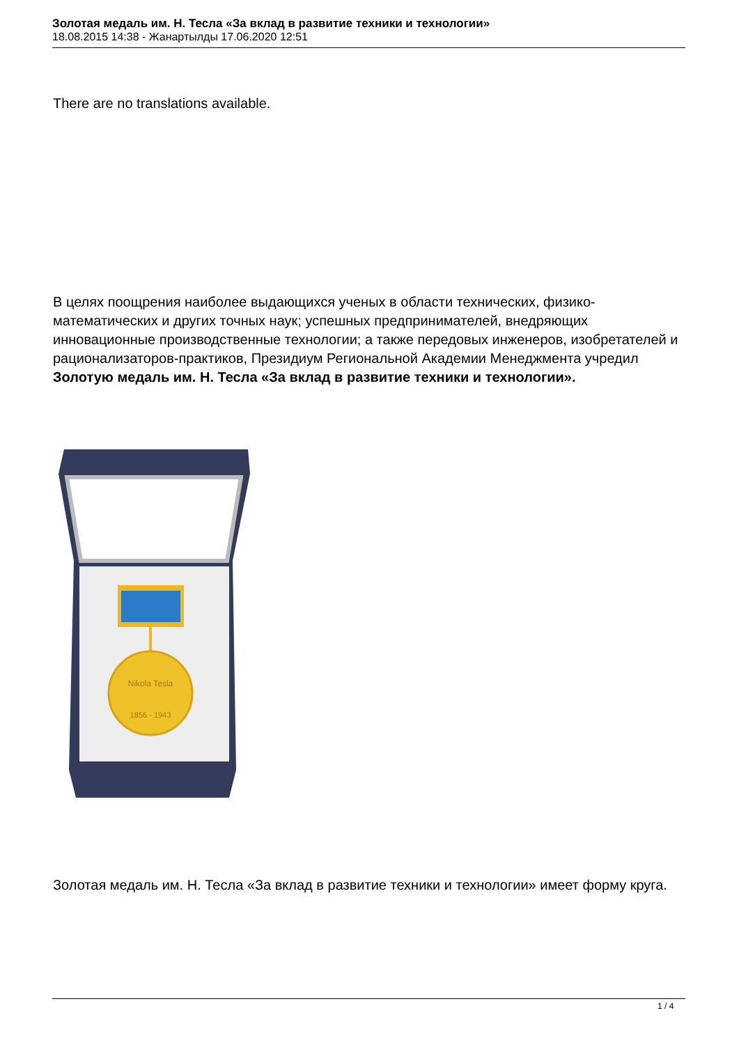Золотая медаль им. Н. Тесла «За вклад в развитие техники и технологии»
18.08.2015 14:38 - Жанартылды 17.06.2020 12:51
There are no translations available.
В целях поощрения наиболее выдающихся ученых в области технических, физико-математических и других точных наук; успешных предпринимателей, внедряющих инновационные производственные технологии; а также передовых инженеров, изобретателей и рационализаторов-практиков, Президиум Региональной Академии Менеджмента учредил Золотую медаль им. Н. Тесла «За вклад в развитие техники и технологии».
Nikola Tesla
1856 - 1943
Золотая медаль им. Н. Тесла «За вклад в развитие техники и технологии» имеет форму круга.
1 / 4